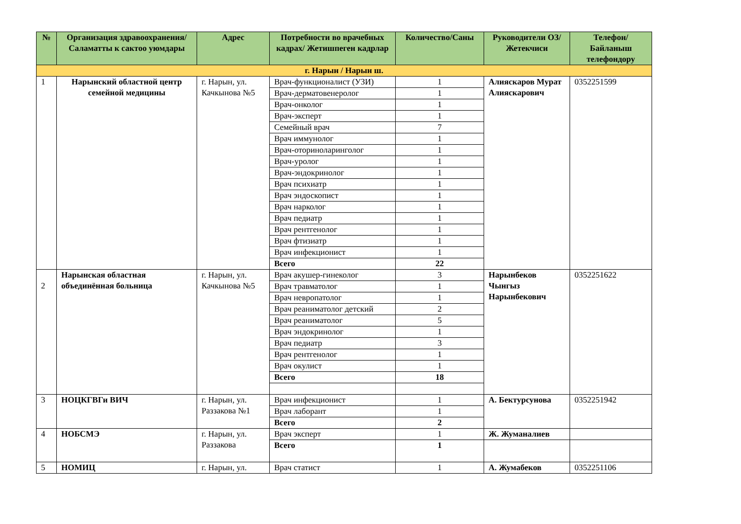| № | Организация здравоохранения/Саламатты к сактоо уюмдары | Адрес | Потребности во врачебных кадрах/ Жетишпеген кадрлар | Количество/Саны | Руководители ОЗ/ Жетекчиси | Телефон/Байланыш телефондору |
| --- | --- | --- | --- | --- | --- | --- |
| г. Нарын / Нарын ш. | | | | | | |
| 1 | Нарынский областной центр семейной медицины | г. Нарын, ул. Качкынова №5 | Врач-функционалист (УЗИ) | 1 | Алияскаров Мурат Алияскарович | 0352251599 |
| | | | Врач-дерматовенеролог | 1 | | |
| | | | Врач-онколог | 1 | | |
| | | | Врач-эксперт | 1 | | |
| | | | Семейный врач | 7 | | |
| | | | Врач иммунолог | 1 | | |
| | | | Врач-оториноларинголог | 1 | | |
| | | | Врач-уролог | 1 | | |
| | | | Врач-эндокринолог | 1 | | |
| | | | Врач психиатр | 1 | | |
| | | | Врач эндоскопист | 1 | | |
| | | | Врач нарколог | 1 | | |
| | | | Врач педиатр | 1 | | |
| | | | Врач рентгенолог | 1 | | |
| | | | Врач фтизиатр | 1 | | |
| | | | Врач инфекционист | 1 | | |
| | | | Всего | 22 | | |
| 2 | Нарынская областная объединённая больница | г. Нарын, ул. Качкынова №5 | Врач акушер-гинеколог | 3 | Нарынбеков Чынгыз Нарынбекович | 0352251622 |
| | | | Врач травматолог | 1 | | |
| | | | Врач невропатолог | 1 | | |
| | | | Врач реаниматолог детский | 2 | | |
| | | | Врач реаниматолог | 5 | | |
| | | | Врач эндокринолог | 1 | | |
| | | | Врач педиатр | 3 | | |
| | | | Врач рентгенолог | 1 | | |
| | | | Врач окулист | 1 | | |
| | | | Всего | 18 | | |
| 3 | НОЦКГВГи ВИЧ | г. Нарын, ул. Раззакова №1 | Врач инфекционист | 1 | А. Бектурсунова | 0352251942 |
| | | | Врач лаборант | 1 | | |
| | | | Всего | 2 | | |
| 4 | НОБСМЭ | г. Нарын, ул. Раззакова | Врач эксперт | 1 | Ж. Жуманалиев | |
| | | | Всего | 1 | | |
| 5 | НОМИЦ | г. Нарын, ул. | Врач статист | 1 | А. Жумабеков | 0352251106 |